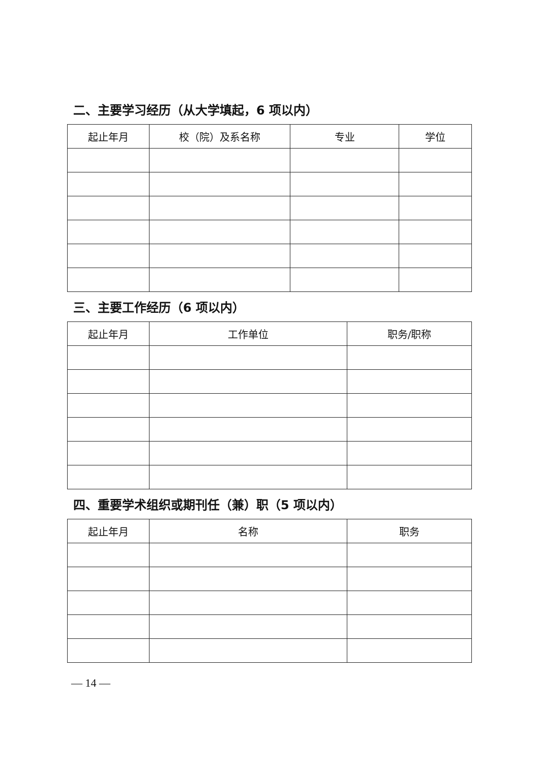二、主要学习经历（从大学填起，6 项以内）
| 起止年月 | 校（院）及系名称 | 专业 | 学位 |
| --- | --- | --- | --- |
三、主要工作经历（6 项以内）
| 起止年月 | 工作单位 | 职务/职称 |
| --- | --- | --- |
四、重要学术组织或期刊任（兼）职（5 项以内）
| 起止年月 | 名称 | 职务 |
| --- | --- | --- |
— 14 —